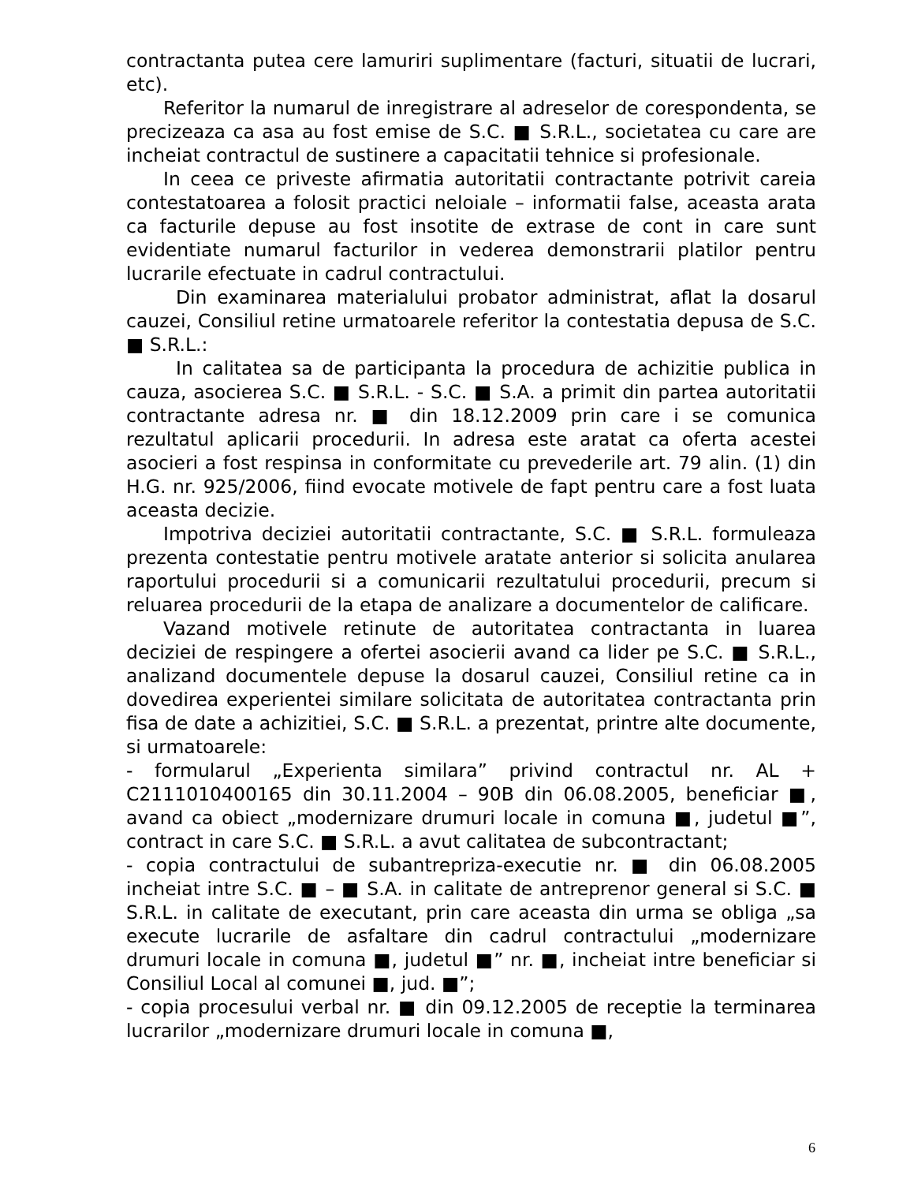contractanta putea cere lamuriri suplimentare (facturi, situatii de lucrari, etc).
Referitor la numarul de inregistrare al adreselor de corespondenta, se precizeaza ca asa au fost emise de S.C. ■ S.R.L., societatea cu care are incheiat contractul de sustinere a capacitatii tehnice si profesionale.
In ceea ce priveste afirmatia autoritatii contractante potrivit careia contestatoarea a folosit practici neloiale – informatii false, aceasta arata ca facturile depuse au fost insotite de extrase de cont in care sunt evidentiate numarul facturilor in vederea demonstrarii platilor pentru lucrarile efectuate in cadrul contractului.
Din examinarea materialului probator administrat, aflat la dosarul cauzei, Consiliul retine urmatoarele referitor la contestatia depusa de S.C. ■ S.R.L.:
In calitatea sa de participanta la procedura de achizitie publica in cauza, asocierea S.C. ■ S.R.L. - S.C. ■ S.A. a primit din partea autoritatii contractante adresa nr. ■ din 18.12.2009 prin care i se comunica rezultatul aplicarii procedurii. In adresa este aratat ca oferta acestei asocieri a fost respinsa in conformitate cu prevederile art. 79 alin. (1) din H.G. nr. 925/2006, fiind evocate motivele de fapt pentru care a fost luata aceasta decizie.
Impotriva deciziei autoritatii contractante, S.C. ■ S.R.L. formuleaza prezenta contestatie pentru motivele aratate anterior si solicita anularea raportului procedurii si a comunicarii rezultatului procedurii, precum si reluarea procedurii de la etapa de analizare a documentelor de calificare.
Vazand motivele retinute de autoritatea contractanta in luarea deciziei de respingere a ofertei asocierii avand ca lider pe S.C. ■ S.R.L., analizand documentele depuse la dosarul cauzei, Consiliul retine ca in dovedirea experientei similare solicitata de autoritatea contractanta prin fisa de date a achizitiei, S.C. ■ S.R.L. a prezentat, printre alte documente, si urmatoarele:
- formularul „Experienta similara” privind contractul nr. AL + C2111010400165 din 30.11.2004 – 90B din 06.08.2005, beneficiar ■, avand ca obiect „modernizare drumuri locale in comuna ■, judetul ■”, contract in care S.C. ■ S.R.L. a avut calitatea de subcontractant;
- copia contractului de subantrepriza-executie nr. ■ din 06.08.2005 incheiat intre S.C. ■ – ■ S.A. in calitate de antreprenor general si S.C. ■ S.R.L. in calitate de executant, prin care aceasta din urma se obliga „sa execute lucrarile de asfaltare din cadrul contractului „modernizare drumuri locale in comuna ■, judetul ■” nr. ■, incheiat intre beneficiar si Consiliul Local al comunei ■, jud. ■”;
- copia procesului verbal nr. ■ din 09.12.2005 de receptie la terminarea lucrarilor „modernizare drumuri locale in comuna ■,
6